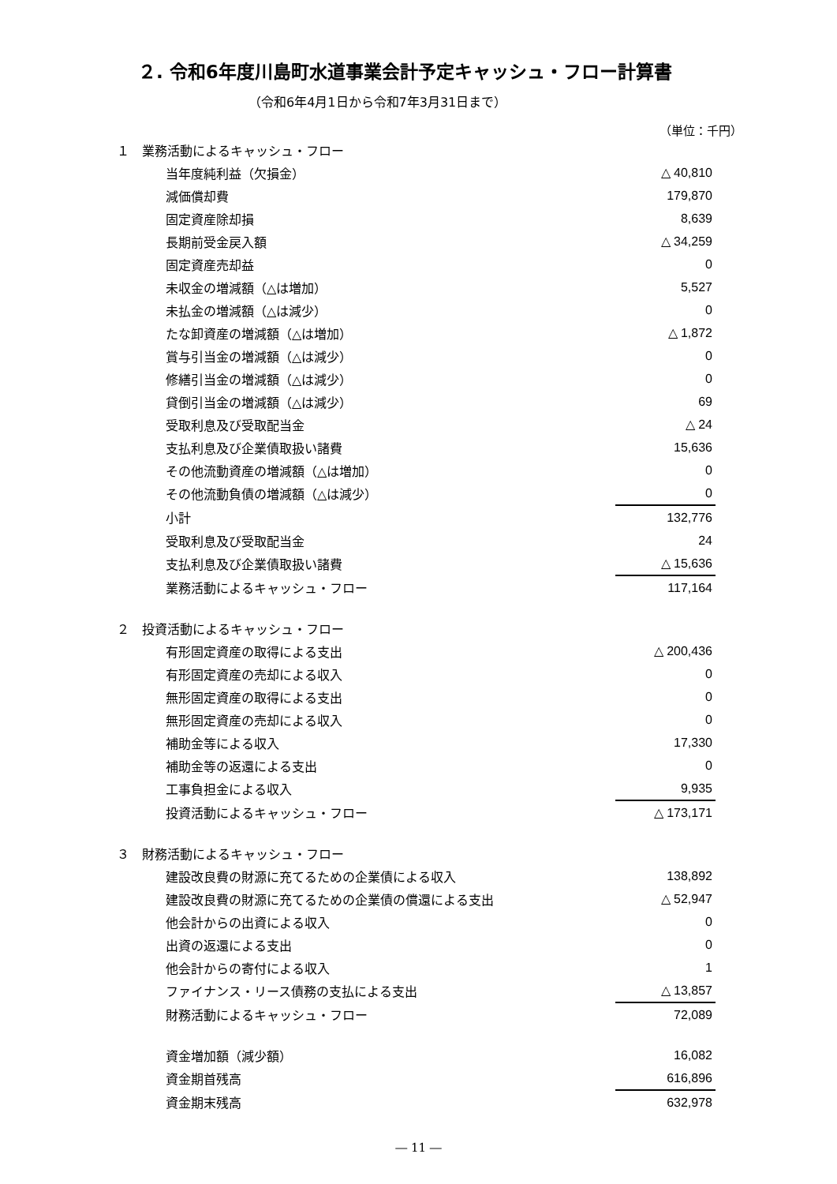２. 令和6年度川島町水道事業会計予定キャッシュ・フロー計算書
（令和6年4月1日から令和7年3月31日まで）
（単位：千円）
| １ 業務活動によるキャッシュ・フロー | | |
| | 当年度純利益（欠損金） | △ 40,810 |
| | 減価償却費 | 179,870 |
| | 固定資産除却損 | 8,639 |
| | 長期前受金戻入額 | △ 34,259 |
| | 固定資産売却益 | 0 |
| | 未収金の増減額（△は増加） | 5,527 |
| | 未払金の増減額（△は減少） | 0 |
| | たな卸資産の増減額（△は増加） | △ 1,872 |
| | 賞与引当金の増減額（△は減少） | 0 |
| | 修繕引当金の増減額（△は減少） | 0 |
| | 貸倒引当金の増減額（△は減少） | 69 |
| | 受取利息及び受取配当金 | △ 24 |
| | 支払利息及び企業債取扱い諸費 | 15,636 |
| | その他流動資産の増減額（△は増加） | 0 |
| | その他流動負債の増減額（△は減少） | 0 |
| | 小計 | 132,776 |
| | 受取利息及び受取配当金 | 24 |
| | 支払利息及び企業債取扱い諸費 | △ 15,636 |
| | 業務活動によるキャッシュ・フロー | 117,164 |
| ２ 投資活動によるキャッシュ・フロー | | |
| | 有形固定資産の取得による支出 | △ 200,436 |
| | 有形固定資産の売却による収入 | 0 |
| | 無形固定資産の取得による支出 | 0 |
| | 無形固定資産の売却による収入 | 0 |
| | 補助金等による収入 | 17,330 |
| | 補助金等の返還による支出 | 0 |
| | 工事負担金による収入 | 9,935 |
| | 投資活動によるキャッシュ・フロー | △ 173,171 |
| ３ 財務活動によるキャッシュ・フロー | | |
| | 建設改良費の財源に充てるための企業債による収入 | 138,892 |
| | 建設改良費の財源に充てるための企業債の償還による支出 | △ 52,947 |
| | 他会計からの出資による収入 | 0 |
| | 出資の返還による支出 | 0 |
| | 他会計からの寄付による収入 | 1 |
| | ファイナンス・リース債務の支払による支出 | △ 13,857 |
| | 財務活動によるキャッシュ・フロー | 72,089 |
| | 資金増加額（減少額） | 16,082 |
| | 資金期首残高 | 616,896 |
| | 資金期末残高 | 632,978 |
― 11 ―